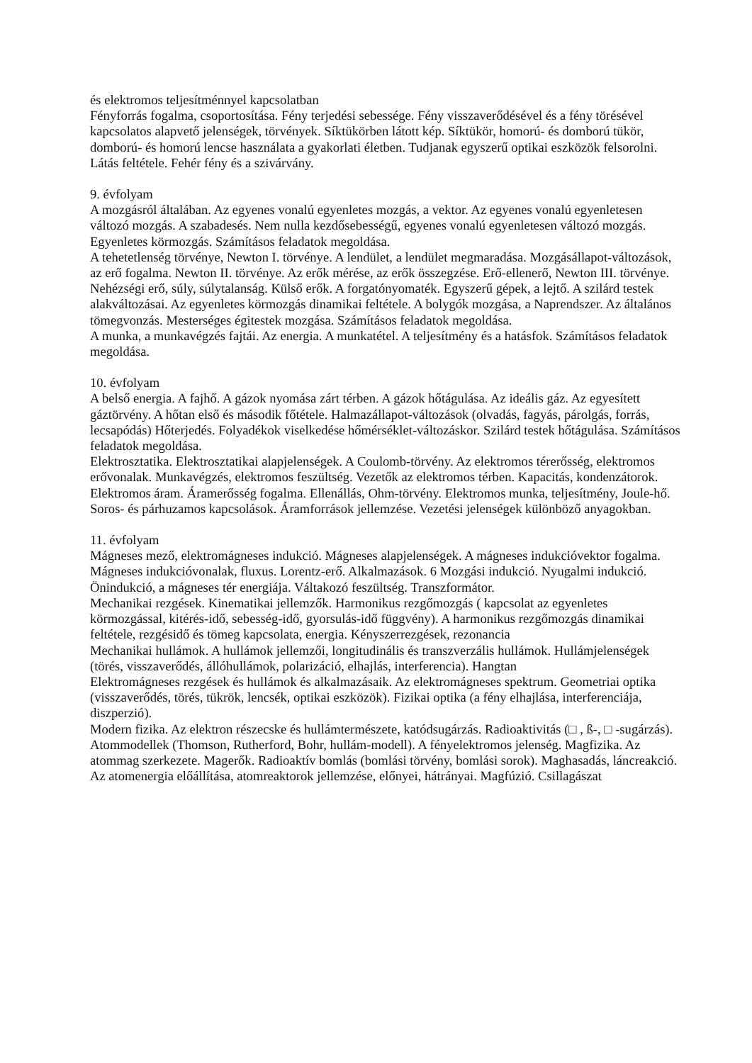és elektromos teljesítménnyel kapcsolatban
Fényforrás fogalma, csoportosítása. Fény terjedési sebessége. Fény visszaverődésével és a fény törésével kapcsolatos alapvető jelenségek, törvények. Síktükörben látott kép. Síktükör, homorú- és domború tükör, domború- és homorú lencse használata a gyakorlati életben. Tudjanak egyszerű optikai eszközök felsorolni. Látás feltétele. Fehér fény és a szivárvány.
9. évfolyam
A mozgásról általában. Az egyenes vonalú egyenletes mozgás, a vektor. Az egyenes vonalú egyenletesen változó mozgás. A szabadesés. Nem nulla kezdősebességű, egyenes vonalú egyenletesen változó mozgás. Egyenletes körmozgás. Számításos feladatok megoldása.
A tehetetlenség törvénye, Newton I. törvénye. A lendület, a lendület megmaradása. Mozgásállapot-változások, az erő fogalma. Newton II. törvénye. Az erők mérése, az erők összegzése. Erő-ellenerő, Newton III. törvénye. Nehézségi erő, súly, súlytalanság. Külső erők. A forgatónyomaték. Egyszerű gépek, a lejtő. A szilárd testek alakváltozásai. Az egyenletes körmozgás dinamikai feltétele. A bolygók mozgása, a Naprendszer. Az általános tömegvonzás. Mesterséges égitestek mozgása. Számításos feladatok megoldása.
A munka, a munkavégzés fajtái. Az energia. A munkatétel. A teljesítmény és a hatásfok. Számításos feladatok megoldása.
10. évfolyam
A belső energia. A fajhő. A gázok nyomása zárt térben. A gázok hőtágulása. Az ideális gáz. Az egyesített gáztörvény. A hőtan első és második főtétele. Halmazállapot-változások (olvadás, fagyás, párolgás, forrás, lecsapódás) Hőterjedés. Folyadékok viselkedése hőmérséklet-változáskor. Szilárd testek hőtágulása. Számításos feladatok megoldása.
Elektrosztatika. Elektrosztatikai alapjelenségek. A Coulomb-törvény. Az elektromos térerősség, elektromos erővonalak. Munkavégzés, elektromos feszültség. Vezetők az elektromos térben. Kapacitás, kondenzátorok. Elektromos áram. Áramerősség fogalma. Ellenállás, Ohm-törvény. Elektromos munka, teljesítmény, Joule-hő. Soros- és párhuzamos kapcsolások. Áramforrások jellemzése. Vezetési jelenségek különböző anyagokban.
11. évfolyam
Mágneses mező, elektromágneses indukció. Mágneses alapjelenségek. A mágneses indukcióvektor fogalma. Mágneses indukcióvonalak, fluxus. Lorentz-erő. Alkalmazások. 6 Mozgási indukció. Nyugalmi indukció. Önindukció, a mágneses tér energiája. Váltakozó feszültség. Transzformátor.
Mechanikai rezgések. Kinematikai jellemzők. Harmonikus rezgőmozgás ( kapcsolat az egyenletes körmozgással, kitérés-idő, sebesség-idő, gyorsulás-idő függvény). A harmonikus rezgőmozgás dinamikai feltétele, rezgésidő és tömeg kapcsolata, energia. Kényszerrezgések, rezonancia
Mechanikai hullámok. A hullámok jellemzői, longitudinális és transzverzális hullámok. Hullámjelenségek (törés, visszaverődés, állóhullámok, polarizáció, elhajlás, interferencia). Hangtan
Elektromágneses rezgések és hullámok és alkalmazásaik. Az elektromágneses spektrum. Geometriai optika (visszaverődés, törés, tükrök, lencsék, optikai eszközök). Fizikai optika (a fény elhajlása, interferenciája, diszperzió).
Modern fizika. Az elektron részecske és hullámtermészete, katódsugárzás. Radioaktivitás (□ , ß-, □ -sugárzás). Atommodellek (Thomson, Rutherford, Bohr, hullám-modell). A fényelektromos jelenség. Magfizika. Az atommag szerkezete. Magerők. Radioaktív bomlás (bomlási törvény, bomlási sorok). Maghasadás, láncreakció. Az atomenergia előállítása, atomreaktorok jellemzése, előnyei, hátrányai. Magfúzió. Csillagászat